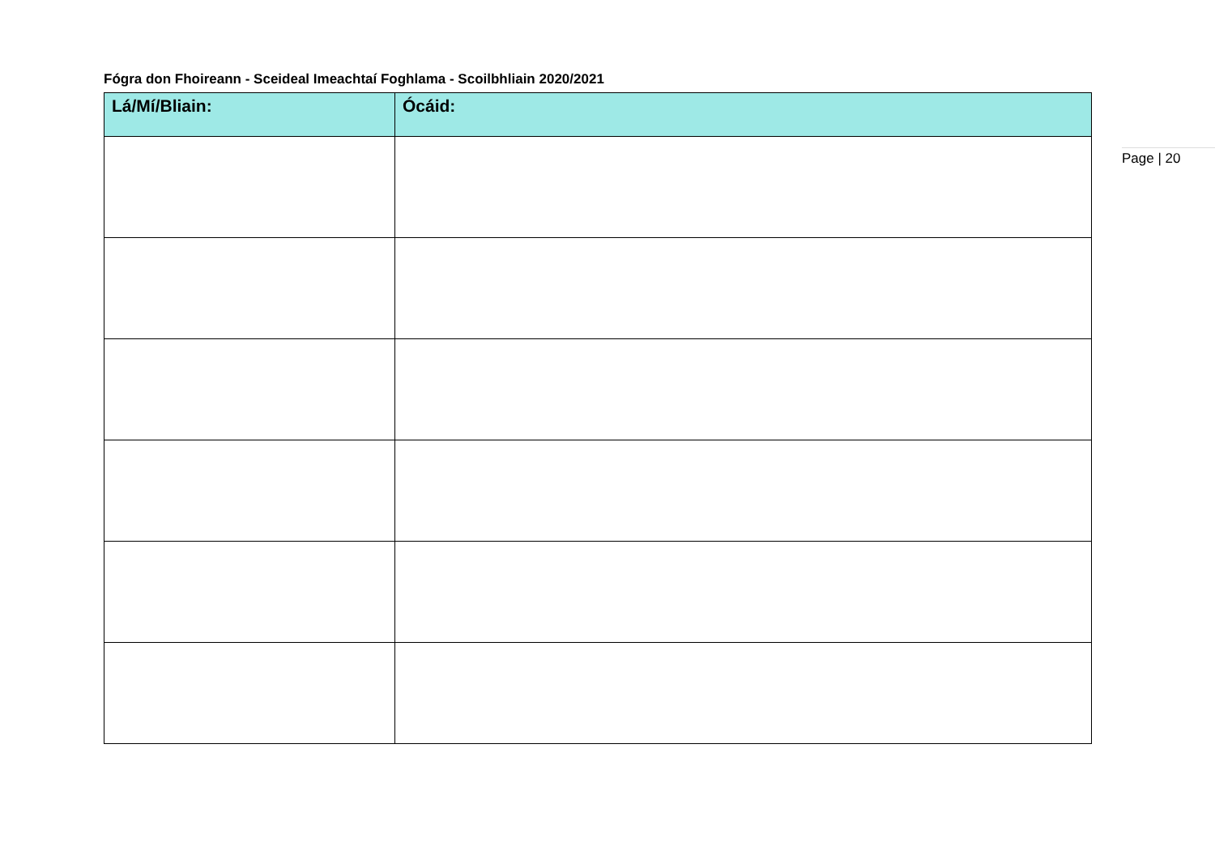Fógra don Fhoireann - Sceideal Imeachtaí Foghlama - Scoilbhliain 2020/2021
| Lá/Mí/Bliain: | Ócáid: |
| --- | --- |
Page | 20